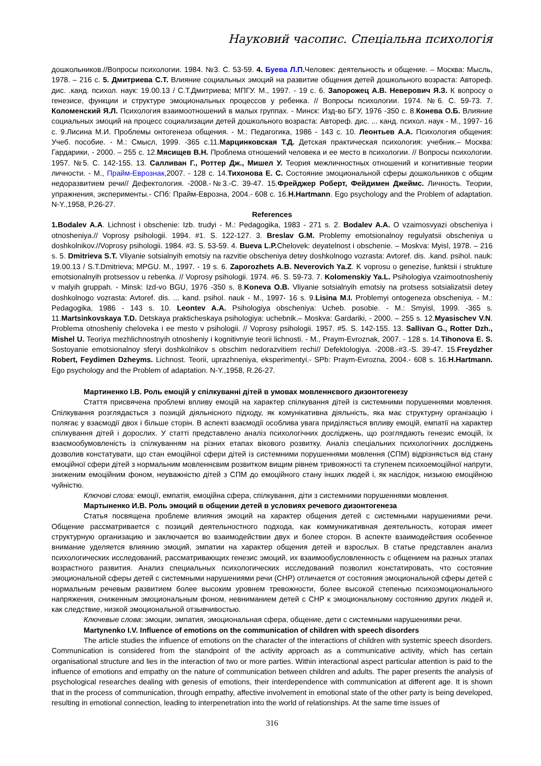Науковий часопис. Спеціальна психологія
дошкольников.//Вопросы психологии. 1984. №3. С. 53-59. 4. Буева Л.П. Человек: деятельность и общение. – Москва: Мысль, 1978. – 216 с. 5. Дмитриева С.Т. Влияние социальных эмоций на развитие общения детей дошкольного возраста: Автореф. дис. .канд. психол. наук: 19.00.13 / С.Т.Дмитриева; МПГУ. М., 1997. - 19 с. 6. Запорожец А.В. Неверович Я.З. К вопросу о генезисе, функции и структуре эмоциональных процессов у ребенка. // Вопросы психологии. 1974. №6. С. 59-73. 7. Коломенский Я.Л. Психология взаимоотношений в малых группах. - Минск: Изд-во БГУ, 1976 -350 с. 8.Конева О.Б. Влияние социальных эмоций на процесс социализации детей дошкольного возраста: Автореф. дис. ... канд. психол. наук - М., 1997- 16 с. 9.Лисина М.И. Проблемы онтогенеза общения. - М.: Педагогика, 1986 - 143 с. 10. Леонтьев А.А. Психология общения: Учеб. пособие. - М.: Смысл, 1999. -365 с.11.Марцинковская Т.Д. Детская практическая психология: учебник.– Москва: Гардарики, - 2000. – 255 с. 12.Мясищев В.Н. Проблема отношений человека и ее место в психологии. // Вопросы психологии. 1957. №5. С. 142-155. 13. Салливан Г., Роттер Дж., Мишел У. Теория межличностных отношений и когнитивные теории личности. - М., Прайм-Еврознак,2007. - 128 с. 14.Тихонова Е. С. Состояние эмоциональной сферы дошкольников с общим недоразвитием речи// Дефектология. -2008.-№3.-С. 39-47. 15.Фрейджер Роберт, Фейдимен Джеймс. Личность. Теории, упражнения, эксперименты.- СПб: Прайм-Еврозна, 2004.- 608 с. 16.H.Hartmann. Ego psychology and the Problem of adaptation. N-Y.,1958, P.26-27.
References
1.Bodalev A.A. Lichnost i obschenie: Izb. trudyi - M.: Pedagogika, 1983 - 271 s. 2. Bodalev A.A. O vzaimosvyazi obscheniya i otnosheniya.// Voprosy psihologii. 1994. #1. S. 122-127. 3. Breslav G.M. Problemy emotsionalnoy regulyatsii obscheniya u doshkolnikov.//Voprosy psihologii. 1984. #3. S. 53-59. 4. Bueva L.P. Chelovek: deyatelnost i obschenie. – Moskva: Myisl, 1978. – 216 s. 5. Dmitrieva S.T. Vliyanie sotsialnyih emotsiy na razvitie obscheniya detey doshkolnogo vozrasta: Avtoref. dis. .kand. psihol. nauk: 19.00.13 / S.T.Dmitrieva; MPGU. M., 1997. - 19 s. 6. Zaporozhets A.B. Neverovich Ya.Z. K voprosu o genezise, funktsii i strukture emotsionalnyih protsessov u rebenka. // Voprosy psihologii. 1974. #6. S. 59-73. 7. Kolomenskiy Ya.L. Psihologiya vzaimootnosheniy v malyih gruppah. - Minsk: Izd-vo BGU, 1976 -350 s. 8.Koneva O.B. Vliyanie sotsialnyih emotsiy na protsess sotsializatsii detey doshkolnogo vozrasta: Avtoref. dis. ... kand. psihol. nauk - M., 1997- 16 s. 9.Lisina M.I. Problemyi ontogeneza obscheniya. - M.: Pedagogika, 1986 - 143 s. 10. Leontev A.A. Psihologiya obscheniya: Ucheb. posobie. - M.: Smyisl, 1999. -365 s. 11.Martsinkovskaya T.D. Detskaya prakticheskaya psihologiya: uchebnik.– Moskva: Gardariki, - 2000. – 255 s. 12.Myasischev V.N. Problema otnosheniy cheloveka i ee mesto v psihologii. // Voprosy psihologii. 1957. #5. S. 142-155. 13. Sallivan G., Rotter Dzh., Mishel U. Teoriya mezhlichnostnyih otnosheniy i kognitivnyie teorii lichnosti. - M., Praym-Evroznak, 2007. - 128 s. 14.Tihonova E. S. Sostoyanie emotsionalnoy sferyi doshkolnikov s obschim nedorazvitiem rechi// Defektologiya. -2008.-#3.-S. 39-47. 15.Freydzher Robert, Feydimen Dzheyms. Lichnost. Teorii, uprazhneniya, eksperimentyi.- SPb: Praym-Evrozna, 2004.- 608 s. 16.H.Hartmann. Ego psychology and the Problem of adaptation. N-Y.,1958, R.26-27.
Мартиненко І.В. Роль емоцій у спілкуванні дітей в умовах мовленнєвого дизонтогенезу
Стаття присвячена проблемі впливу емоцій на характер спілкування дітей із системними порушеннями мовлення. Спілкування розглядається з позицій діяльнісного підходу, як комунікативна діяльність, яка має структурну організацію і полягає у взаємодії двох і більше сторін. В аспекті взаємодії особлива увага приділяється впливу емоцій, емпатії на характер спілкування дітей і дорослих. У статті представлено аналіз психологічних досліджень, що розглядають генезис емоцій, їх взаємообумовленість із спілкуванням на різних етапах вікового розвитку. Аналіз спеціальних психологічних досліджень дозволив констатувати, що стан емоційної сфери дітей із системними порушеннями мовлення (СПМ) відрізняється від стану емоційної сфери дітей з нормальним мовленнєвим розвитком вищим рівнем тривожності та ступенем психоемоційної напруги, зниженим емоційним фоном, неуважністю дітей з СПМ до емоційного стану інших людей і, як наслідок, низькою емоційною чуйністю.
Ключові слова: емоції, емпатія, емоційна сфера, спілкування, діти з системними порушеннями мовлення.
Мартыненко И.В. Роль эмоций в общении детей в условиях речевого дизонтогенеза
Статья посвящена проблеме влияния эмоций на характер общения детей с системными нарушениями речи. Общение рассматривается с позиций деятельностного подхода, как коммуникативная деятельность, которая имеет структурную организацию и заключается во взаимодействии двух и более сторон. В аспекте взаимодействия особенное внимание уделяется влиянию эмоций, эмпатии на характер общения детей и взрослых. В статье представлен анализ психологических исследований, рассматривающих генезис эмоций, их взаимообусловленность с общением на разных этапах возрастного развития. Анализ специальных психологических исследований позволил констатировать, что состояние эмоциональной сферы детей с системными нарушениями речи (СНР) отличается от состояния эмоциональной сферы детей с нормальным речевым развитием более высоким уровнем тревожности, более высокой степенью психоэмоционального напряжения, сниженным эмоциональным фоном, невниманием детей с СНР к эмоциональному состоянию других людей и, как следствие, низкой эмоциональной отзывчивостью.
Ключевые слова: эмоции, эмпатия, эмоциональная сфера, общение, дети с системными нарушениями речи.
Martynenko I.V. Influence of emotions on the communication of children with speech disorders
The article studies the influence of emotions on the character of the interactions of children with systemic speech disorders. Communication is considered from the standpoint of the activity approach as a communicative activity, which has certain organisational structure and lies in the interaction of two or more parties. Within interactional aspect particular attention is paid to the influence of emotions and empathy on the nature of communication between children and adults. The paper presents the analysis of psychological researches dealing with genesis of emotions, their interdependence with communication at different age. It is shown that in the process of communication, through empathy, affective involvement in emotional state of the other party is being developed, resulting in emotional connection, leading to interpenetration into the world of relationships. At the same time issues of
316